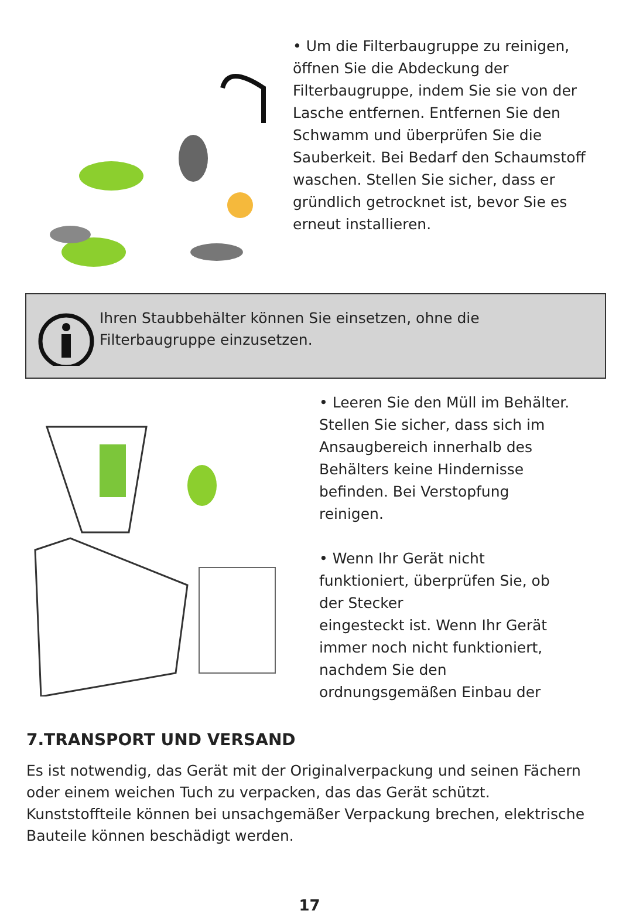• Um die Filterbaugruppe zu reinigen, öffnen Sie die Abdeckung der Filterbaugruppe, indem Sie sie von der Lasche entfernen. Entfernen Sie den Schwamm und überprüfen Sie die Sauberkeit. Bei Bedarf den Schaumstoff waschen. Stellen Sie sicher, dass er gründlich getrocknet ist, bevor Sie es erneut installieren.
Ihren Staubbehälter können Sie einsetzen, ohne die
Filterbaugruppe einzusetzen.
• Leeren Sie den Müll im Behälter. Stellen Sie sicher, dass sich im Ansaugbereich innerhalb des Behälters keine Hindernisse befinden. Bei Verstopfung reinigen.
• Wenn Ihr Gerät nicht funktioniert, überprüfen Sie, ob der Stecker
eingesteckt ist. Wenn Ihr Gerät immer noch nicht funktioniert, nachdem Sie den ordnungsgemäßen Einbau der
7.TRANSPORT UND VERSAND
Es ist notwendig, das Gerät mit der Originalverpackung und seinen Fächern oder einem weichen Tuch zu verpacken, das das Gerät schützt. Kunststoffteile können bei unsachgemäßer Verpackung brechen, elektrische Bauteile können beschädigt werden.
17